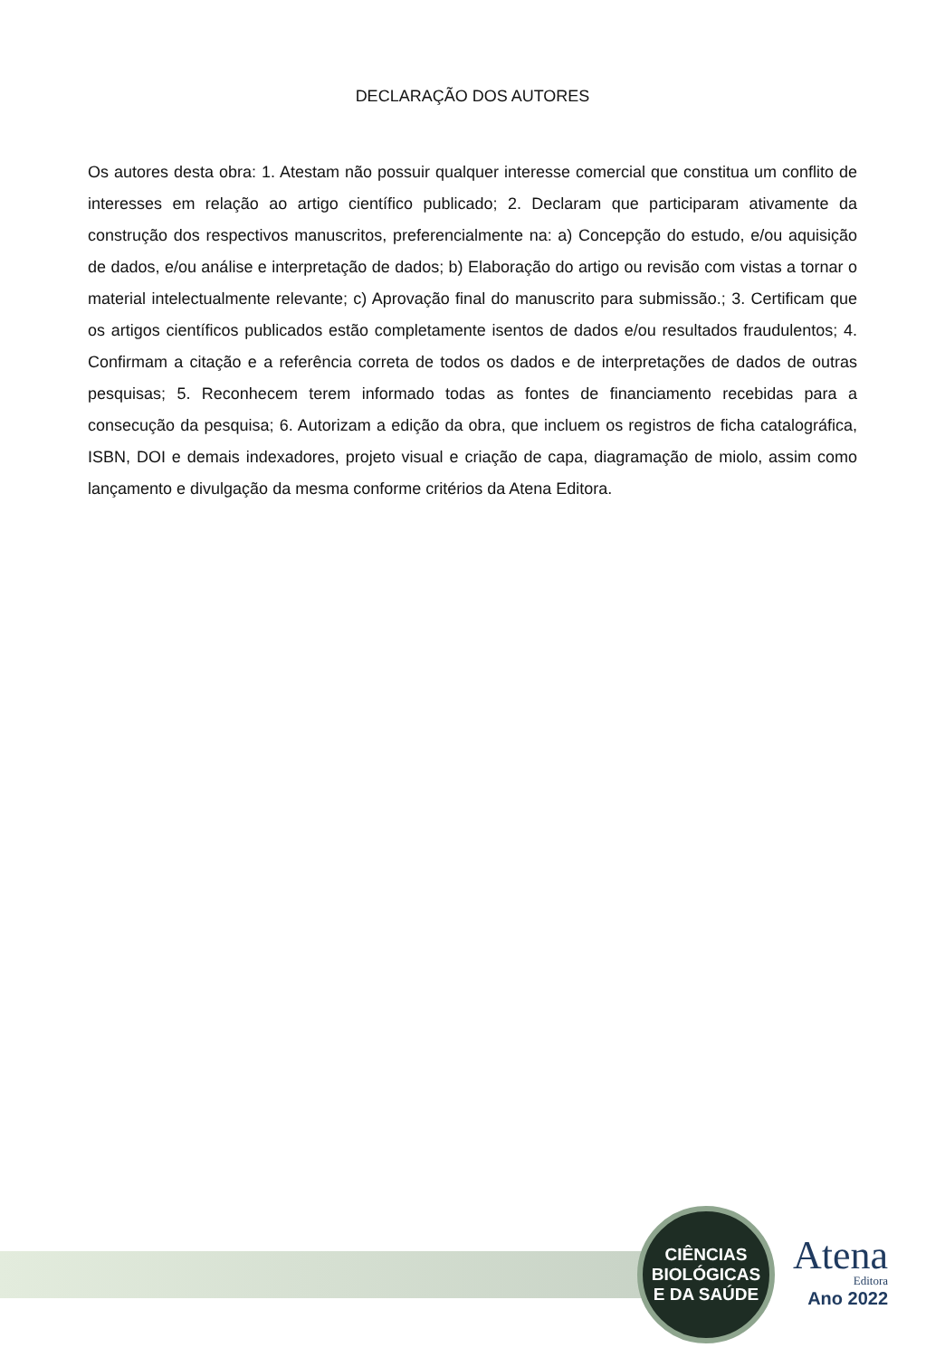DECLARAÇÃO DOS AUTORES
Os autores desta obra: 1. Atestam não possuir qualquer interesse comercial que constitua um conflito de interesses em relação ao artigo científico publicado; 2. Declaram que participaram ativamente da construção dos respectivos manuscritos, preferencialmente na: a) Concepção do estudo, e/ou aquisição de dados, e/ou análise e interpretação de dados; b) Elaboração do artigo ou revisão com vistas a tornar o material intelectualmente relevante; c) Aprovação final do manuscrito para submissão.; 3. Certificam que os artigos científicos publicados estão completamente isentos de dados e/ou resultados fraudulentos; 4. Confirmam a citação e a referência correta de todos os dados e de interpretações de dados de outras pesquisas; 5. Reconhecem terem informado todas as fontes de financiamento recebidas para a consecução da pesquisa; 6. Autorizam a edição da obra, que incluem os registros de ficha catalográfica, ISBN, DOI e demais indexadores, projeto visual e criação de capa, diagramação de miolo, assim como lançamento e divulgação da mesma conforme critérios da Atena Editora.
CIÊNCIAS
BIOLÓGICAS
E DA SAÚDE
Atena
Editora
Ano 2022